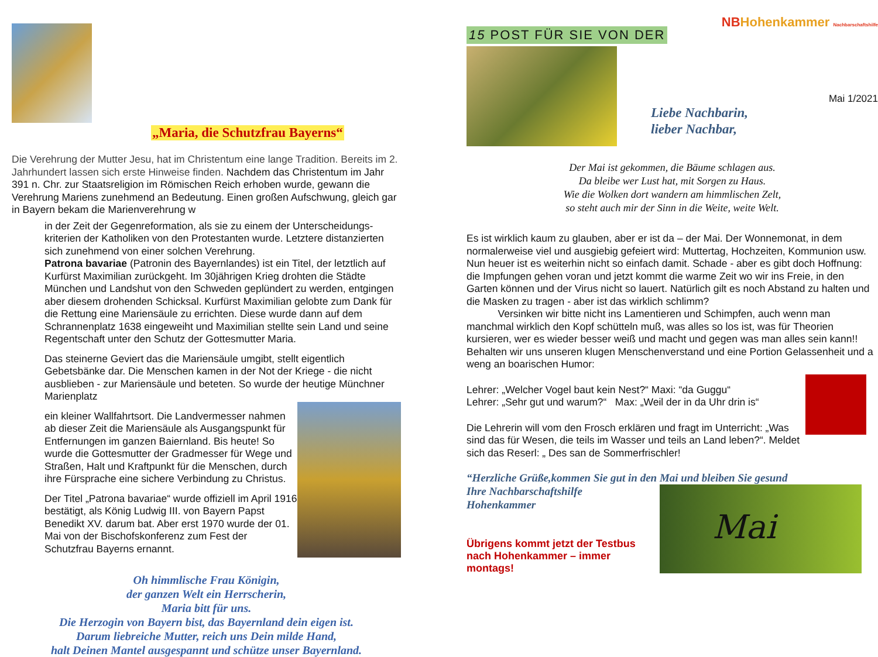„Maria, die Schutzfrau Bayerns“
Die Verehrung der Mutter Jesu, hat im Christentum eine lange Tradition. Bereits im 2. Jahrhundert lassen sich erste Hinweise finden. Nachdem das Christentum im Jahr 391 n. Chr. zur Staatsreligion im Römischen Reich erhoben wurde, gewann die Verehrung Mariens zunehmend an Bedeutung. Einen großen Aufschwung, gleich gar in Bayern bekam die Marienverehrung w
in der Zeit der Gegenreformation, als sie zu einem der Unterscheidungs-kriterien der Katholiken von den Protestanten wurde. Letztere distanzierten sich zunehmend von einer solchen Verehrung.
Patrona bavariae (Patronin des Bayernlandes) ist ein Titel, der letztlich auf Kurfürst Maximilian zurückgeht. Im 30jährigen Krieg drohten die Städte München und Landshut von den Schweden geplündert zu werden, entgingen aber diesem drohenden Schicksal. Kurfürst Maximilian gelobte zum Dank für die Rettung eine Mariensäule zu errichten. Diese wurde dann auf dem Schrannenplatz 1638 eingeweiht und Maximilian stellte sein Land und seine Regentschaft unter den Schutz der Gottesmutter Maria.
Das steinerne Geviert das die Mariensäule umgibt, stellt eigentlich Gebetsbänke dar. Die Menschen kamen in der Not der Kriege - die nicht ausblieben - zur Mariensäule und beteten. So wurde der heutige Münchner Marienplatz
ein kleiner Wallfahrtsort. Die Landvermesser nahmen ab dieser Zeit die Mariensäule als Ausgangspunkt für Entfernungen im ganzen Baiernland. Bis heute! So wurde die Gottesmutter der Gradmesser für Wege und Straßen, Halt und Kraftpunkt für die Menschen, durch ihre Fürsprache eine sichere Verbindung zu Christus.
Der Titel „Patrona bavariae“ wurde offiziell im April 1916 bestätigt, als König Ludwig III. von Bayern Papst Benedikt XV. darum bat. Aber erst 1970 wurde der 01. Mai von der Bischofskonferenz zum Fest der Schutzfrau Bayerns ernannt.
Oh himmlische Frau Königin,
der ganzen Welt ein Herrscherin,
Maria bitt für uns.
Die Herzogin von Bayern bist, das Bayernland dein eigen ist.
Darum liebreiche Mutter, reich uns Dein milde Hand,
halt Deinen Mantel ausgespannt und schütze unser Bayernland.
15 POST FÜR SIE VON DER NBHohenkammer Nachbarschaftshilfe
Mai 1/2021
Liebe Nachbarin,
lieber Nachbar,
Der Mai ist gekommen, die Bäume schlagen aus.
Da bleibe wer Lust hat, mit Sorgen zu Haus.
Wie die Wolken dort wandern am himmlischen Zelt,
so steht auch mir der Sinn in die Weite, weite Welt.
Es ist wirklich kaum zu glauben, aber er ist da – der Mai. Der Wonnemonat, in dem normalerweise viel und ausgiebig gefeiert wird: Muttertag, Hochzeiten, Kommunion usw. Nun heuer ist es weiterhin nicht so einfach damit. Schade - aber es gibt doch Hoffnung: die Impfungen gehen voran und jetzt kommt die warme Zeit wo wir ins Freie, in den Garten können und der Virus nicht so lauert. Natürlich gilt es noch Abstand zu halten und die Masken zu tragen - aber ist das wirklich schlimm?
Versinken wir bitte nicht ins Lamentieren und Schimpfen, auch wenn man manchmal wirklich den Kopf schütteln muß, was alles so los ist, was für Theorien kursieren, wer es wieder besser weiß und macht und gegen was man alles sein kann!! Behalten wir uns unseren klugen Menschenverstand und eine Portion Gelassenheit und a weng an boarischen Humor:
Lehrer: „Welcher Vogel baut kein Nest?“ Maxi: “da Guggu“
Lehrer: „Sehr gut und warum?“ Max: „Weil der in da Uhr drin is“
Die Lehrerin will vom den Frosch erklären und fragt im Unterricht: „Was sind das für Wesen, die teils im Wasser und teils an Land leben?“. Meldet sich das Reserl: „ Des san de Sommerfrischler!
“Herzliche Grüße,kommen Sie gut in den Mai und bleiben Sie gesund
Ihre Nachbarschaftshilfe
Hohenkammer
Übrigens kommt jetzt der Testbus nach Hohenkammer – immer montags!
Mai